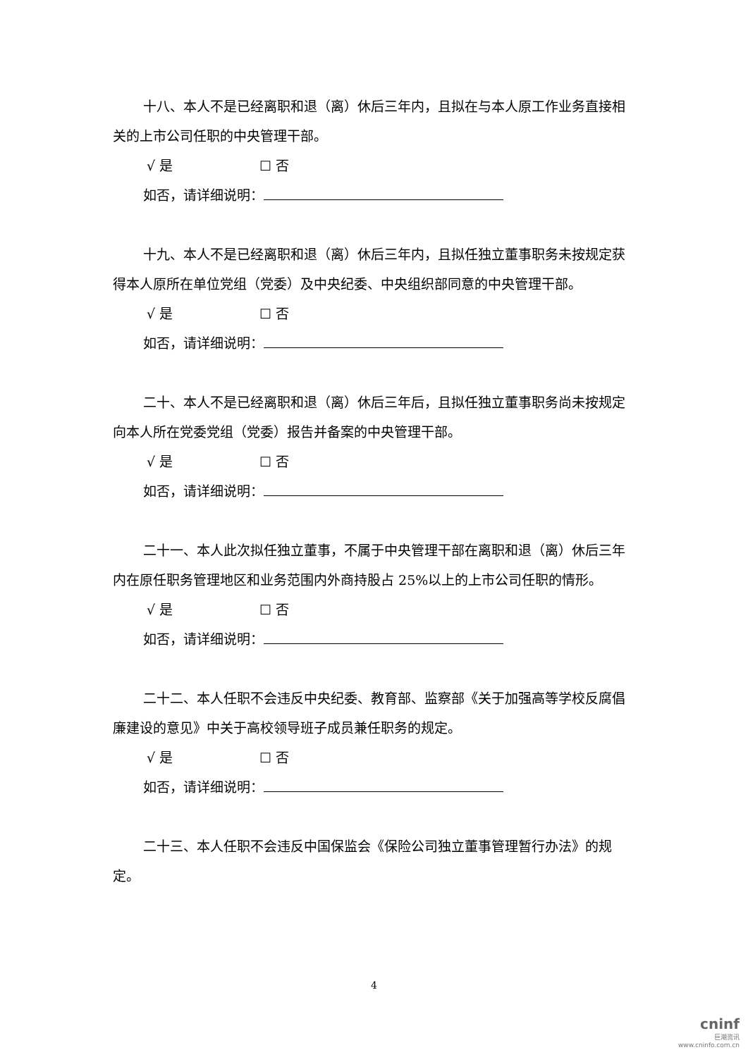十八、本人不是已经离职和退（离）休后三年内，且拟在与本人原工作业务直接相关的上市公司任职的中央管理干部。
√ 是 ☐ 否
如否，请详细说明：
十九、本人不是已经离职和退（离）休后三年内，且拟任独立董事职务未按规定获得本人原所在单位党组（党委）及中央纪委、中央组织部同意的中央管理干部。
√ 是 ☐ 否
如否，请详细说明：
二十、本人不是已经离职和退（离）休后三年后，且拟任独立董事职务尚未按规定向本人所在党委党组（党委）报告并备案的中央管理干部。
√ 是 ☐ 否
如否，请详细说明：
二十一、本人此次拟任独立董事，不属于中央管理干部在离职和退（离）休后三年内在原任职务管理地区和业务范围内外商持股占 25%以上的上市公司任职的情形。
√ 是 ☐ 否
如否，请详细说明：
二十二、本人任职不会违反中央纪委、教育部、监察部《关于加强高等学校反腐倡廉建设的意见》中关于高校领导班子成员兼任职务的规定。
√ 是 ☐ 否
如否，请详细说明：
二十三、本人任职不会违反中国保监会《保险公司独立董事管理暂行办法》的规定。
4
cninf
巨潮资讯
www.cninfo.com.cn